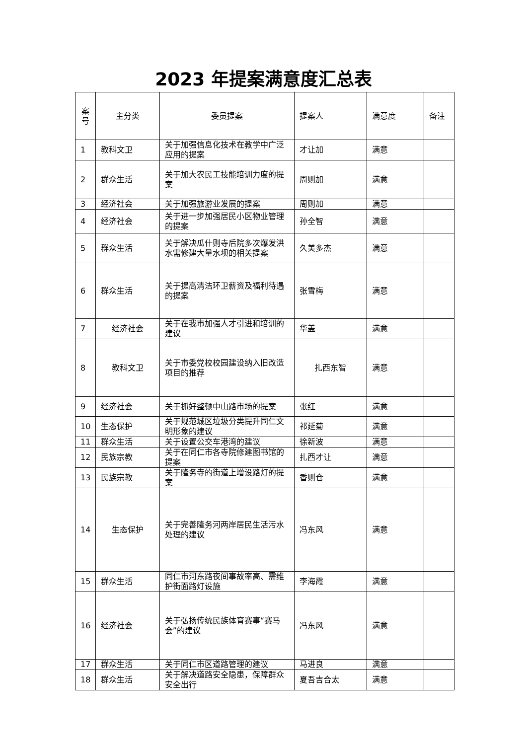2023 年提案满意度汇总表
| 案号 | 主分类 | 委员提案 | 提案人 | 满意度 | 备注 |
| --- | --- | --- | --- | --- | --- |
| 1 | 教科文卫 | 关于加强信息化技术在教学中广泛应用的提案 | 才让加 | 满意 | |
| 2 | 群众生活 | 关于加大农民工技能培训力度的提案 | 周则加 | 满意 | |
| 3 | 经济社会 | 关于加强旅游业发展的提案 | 周则加 | 满意 | |
| 4 | 经济社会 | 关于进一步加强居民小区物业管理的提案 | 孙全智 | 满意 | |
| 5 | 群众生活 | 关于解决瓜什则寺后院多次爆发洪水需修建大量水坝的相关提案 | 久美多杰 | 满意 | |
| 6 | 群众生活 | 关于提高清洁环卫薪资及福利待遇的提案 | 张雪梅 | 满意 | |
| 7 | 经济社会 | 关于在我市加强人才引进和培训的建议 | 华盖 | 满意 | |
| 8 | 教科文卫 | 关于市委党校校园建设纳入旧改造项目的推荐 | 扎西东智 | 满意 | |
| 9 | 经济社会 | 关于抓好整顿中山路市场的提案 | 张红 | 满意 | |
| 10 | 生态保护 | 关于规范城区垃圾分类提升同仁文明形象的建议 | 祁延菊 | 满意 | |
| 11 | 群众生活 | 关于设置公交车港湾的建议 | 徐新波 | 满意 | |
| 12 | 民族宗教 | 关于在同仁市各寺院修建图书馆的提案 | 扎西才让 | 满意 | |
| 13 | 民族宗教 | 关于隆务寺的街道上增设路灯的提案 | 香则仓 | 满意 | |
| 14 | 生态保护 | 关于完善隆务河两岸居民生活污水处理的建议 | 冯东风 | 满意 | |
| 15 | 群众生活 | 同仁市河东路夜间事故率高、需维护街面路灯设施 | 李海霞 | 满意 | |
| 16 | 经济社会 | 关于弘扬传统民族体育赛事“赛马会”的建议 | 冯东风 | 满意 | |
| 17 | 群众生活 | 关于同仁市区道路管理的建议 | 马进良 | 满意 | |
| 18 | 群众生活 | 关于解决道路安全隐患，保障群众安全出行 | 夏吾吉合太 | 满意 | |